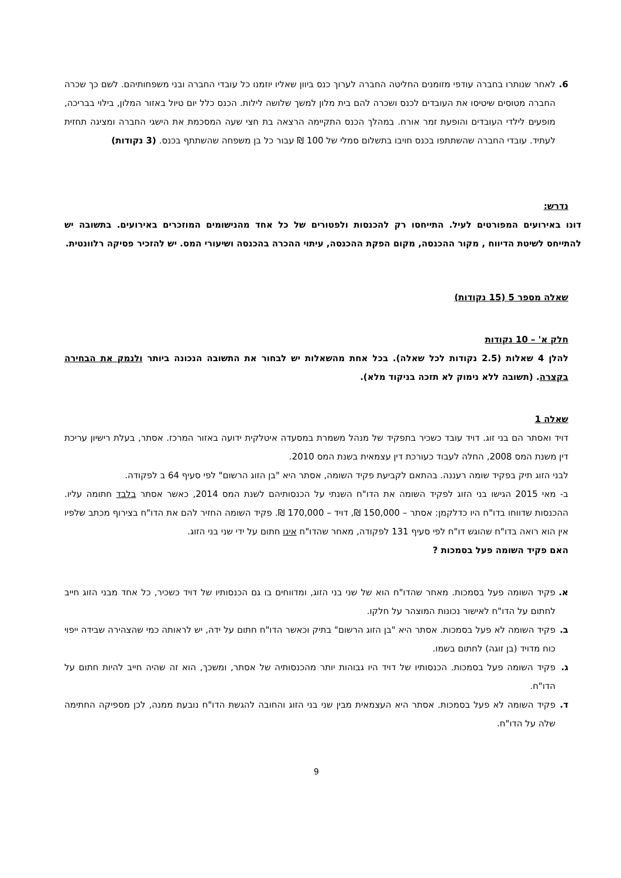6. לאחר שנותרו בחברה עודפי מזומנים החליטה החברה לערוך כנס ביוון שאליו יוזמנו כל עובדי החברה ובני משפחותיהם. לשם כך שכרה החברה מטוסים שיטיסו את העובדים לכנס ושכרה להם בית מלון למשך שלושה לילות. הכנס כלל יום טיול באזור המלון, בילוי בבריכה, מופעים לילדי העובדים והופעת זמר אורח. במהלך הכנס התקיימה הרצאה בת חצי שעה המסכמת את הישגי החברה ומציגה תחזית לעתיד. עובדי החברה שהשתתפו בכנס חויבו בתשלום סמלי של 100 ₪ עבור כל בן משפחה שהשתתף בכנס. (3 נקודות)
נדרש:
דונו באירועים המפורטים לעיל. התייחסו רק להכנסות ולפטורים של כל אחד מהנישומים המוזכרים באירועים. בתשובה יש להתייחס לשיטת הדיווח , מקור ההכנסה, מקום הפקת ההכנסה, עיתוי ההכרה בהכנסה ושיעורי המס. יש להזכיר פסיקה רלוונטית.
שאלה מספר 5 (15 נקודות)
חלק א' – 10 נקודות
להלן 4 שאלות (2.5 נקודות לכל שאלה). בכל אחת מהשאלות יש לבחור את התשובה הנכונה ביותר ולנמק את הבחירה בקצרה. (תשובה ללא נימוק לא תזכה בניקוד מלא).
שאלה 1
דויד ואסתר הם בני זוג. דויד עובד כשכיר בתפקיד של מנהל משמרת במסעדה איטלקית ידועה באזור המרכז. אסתר, בעלת רישיון עריכת דין משנת המס 2008, החלה לעבוד כעורכת דין עצמאית בשנת המס 2010.
לבני הזוג תיק בפקיד שומה רעננה. בהתאם לקביעת פקיד השומה, אסתר היא "בן הזוג הרשום" לפי סעיף 64 ב לפקודה.
ב- מאי 2015 הגישו בני הזוג לפקיד השומה את הדו"ח השנתי על הכנסותיהם לשנת המס 2014, כאשר אסתר בלבד חתומה עליו. ההכנסות שדווחו בדו"ח היו כדלקמן: אסתר – 150,000 ₪, דויד – 170,000 ₪. פקיד השומה החזיר להם את הדו"ח בצירוף מכתב שלפיו אין הוא רואה בדו"ח שהוגש דו"ח לפי סעיף 131 לפקודה, מאחר שהדו"ח אינו חתום על ידי שני בני הזוג.
האם פקיד השומה פעל בסמכות ?
א. פקיד השומה פעל בסמכות. מאחר שהדו"ח הוא של שני בני הזוג, ומדווחים בו גם הכנסותיו של דויד כשכיר, כל אחד מבני הזוג חייב לחתום על הדו"ח לאישור נכונות המוצהר על חלקו.
ב. פקיד השומה לא פעל בסמכות. אסתר היא "בן הזוג הרשום" בתיק וכאשר הדו"ח חתום על ידה, יש לראותה כמי שהצהירה שבידה ייפוי כוח מדויד (בן זוגה) לחתום בשמו.
ג. פקיד השומה פעל בסמכות. הכנסותיו של דויד היו גבוהות יותר מהכנסותיה של אסתר, ומשכך, הוא זה שהיה חייב להיות חתום על הדו"ח.
ד. פקיד השומה לא פעל בסמכות. אסתר היא העצמאית מבין שני בני הזוג והחובה להגשת הדו"ח נובעת ממנה, לכן מספיקה החתימה שלה על הדו"ח.
9